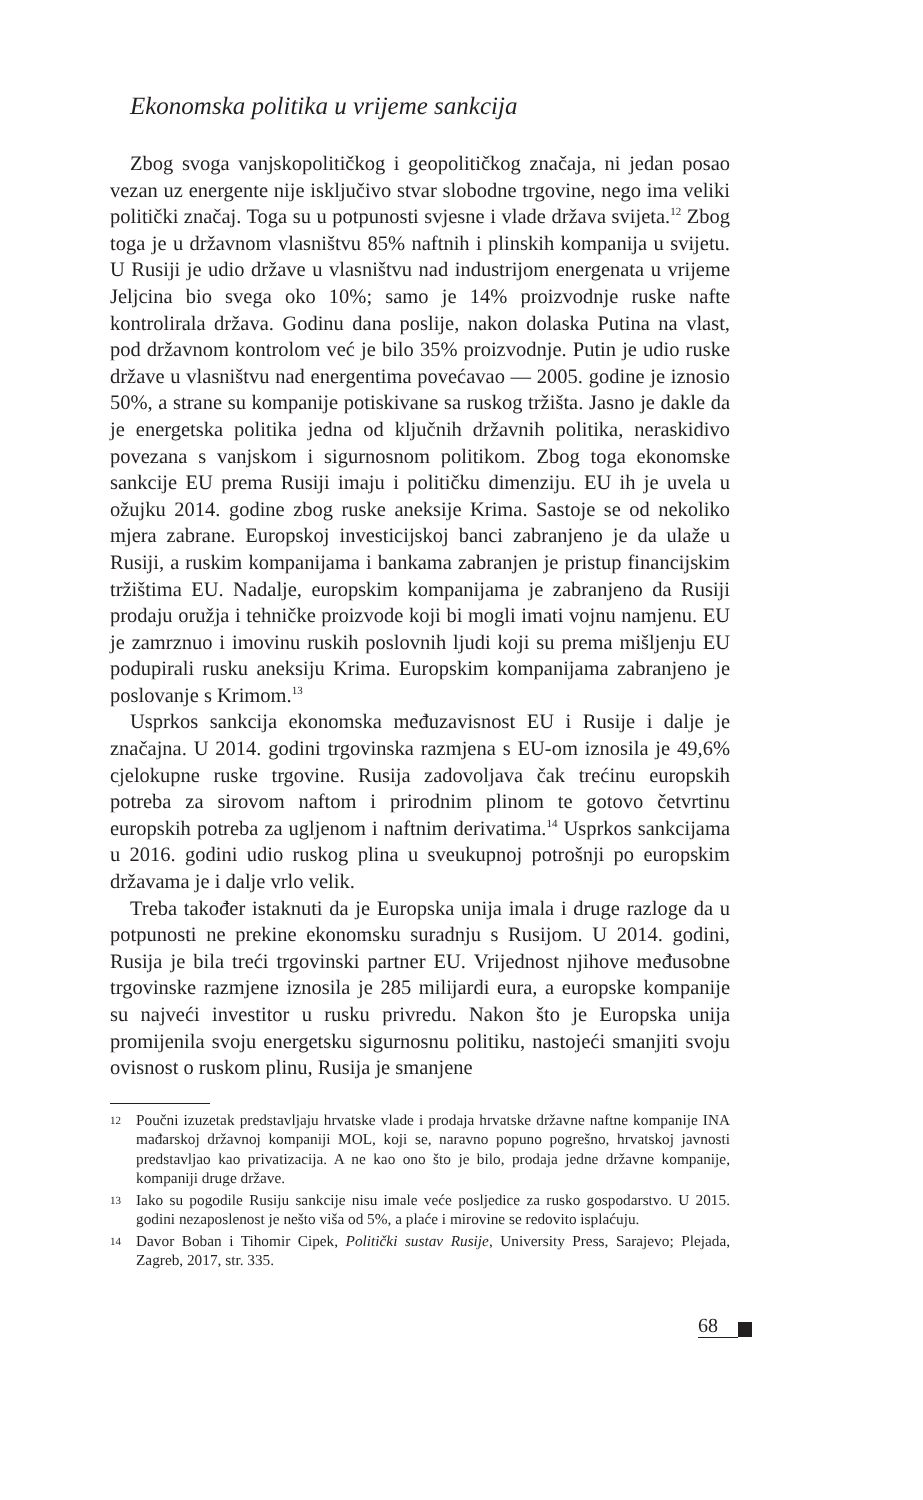Ekonomska politika u vrijeme sankcija
Zbog svoga vanjskopolitičkog i geopolitičkog značaja, ni jedan posao vezan uz energente nije isključivo stvar slobodne trgovine, nego ima veliki politički značaj. Toga su u potpunosti svjesne i vlade država svijeta.<sup>12</sup> Zbog toga je u državnom vlasništvu 85% naftnih i plinskih kompanija u svijetu. U Rusiji je udio države u vlasništvu nad industrijom energenata u vrijeme Jeljcina bio svega oko 10%; samo je 14% proizvodnje ruske nafte kontrolirala država. Godinu dana poslije, nakon dolaska Putina na vlast, pod državnom kontrolom već je bilo 35% proizvodnje. Putin je udio ruske države u vlasništvu nad energentima povećavao — 2005. godine je iznosio 50%, a strane su kompanije potiskivane sa ruskog tržišta. Jasno je dakle da je energetska politika jedna od ključnih državnih politika, neraskidivo povezana s vanjskom i sigurnosnom politikom. Zbog toga ekonomske sankcije EU prema Rusiji imaju i političku dimenziju. EU ih je uvela u ožujku 2014. godine zbog ruske aneksije Krima. Sastoje se od nekoliko mjera zabrane. Europskoj investicijskoj banci zabranjeno je da ulaže u Rusiji, a ruskim kompanijama i bankama zabranjen je pristup financijskim tržištima EU. Nadalje, europskim kompanijama je zabranjeno da Rusiji prodaju oružja i tehničke proizvode koji bi mogli imati vojnu namjenu. EU je zamrznuo i imovinu ruskih poslovnih ljudi koji su prema mišljenju EU podupirali rusku aneksiju Krima. Europskim kompanijama zabranjeno je poslovanje s Krimom.<sup>13</sup>
Usprkos sankcija ekonomska međuzavisnost EU i Rusije i dalje je značajna. U 2014. godini trgovinska razmjena s EU-om iznosila je 49,6% cjelokupne ruske trgovine. Rusija zadovoljava čak trećinu europskih potreba za sirovom naftom i prirodnim plinom te gotovo četvrtinu europskih potreba za ugljenom i naftnim derivatima.<sup>14</sup> Usprkos sankcijama u 2016. godini udio ruskog plina u sveukupnoj potrošnji po europskim državama je i dalje vrlo velik.
Treba također istaknuti da je Europska unija imala i druge razloge da u potpunosti ne prekine ekonomsku suradnju s Rusijom. U 2014. godini, Rusija je bila treći trgovinski partner EU. Vrijednost njihove međusobne trgovinske razmjene iznosila je 285 milijardi eura, a europske kompanije su najveći investitor u rusku privredu. Nakon što je Europska unija promijenila svoju energetsku sigurnosnu politiku, nastojeći smanjiti svoju ovisnost o ruskom plinu, Rusija je smanjene
12 Poučni izuzetak predstavljaju hrvatske vlade i prodaja hrvatske državne naftne kompanije INA mađarskoj državnoj kompaniji MOL, koji se, naravno popuno pogrešno, hrvatskoj javnosti predstavljao kao privatizacija. A ne kao ono što je bilo, prodaja jedne državne kompanije, kompaniji druge države.
13 Iako su pogodile Rusiju sankcije nisu imale veće posljedice za rusko gospodarstvo. U 2015. godini nezaposlenost je nešto viša od 5%, a plaće i mirovine se redovito isplaćuju.
14 Davor Boban i Tihomir Cipek, Politički sustav Rusije, University Press, Sarajevo; Plejada, Zagreb, 2017, str. 335.
68